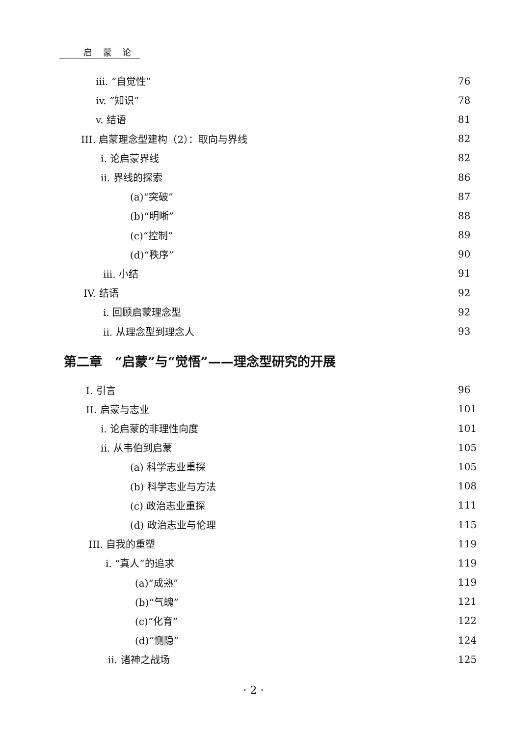启 蒙 论
iii. “自觉性” 76
iv. “知识” 78
v. 结语 81
III. 启蒙理念型建构（2）：取向与界线 82
i. 论启蒙界线 82
ii. 界线的探索 86
(a)“突破” 87
(b)“明晰” 88
(c)“控制” 89
(d)“秩序” 90
iii. 小结 91
IV. 结语 92
i. 回顾启蒙理念型 92
ii. 从理念型到理念人 93
第二章　“启蒙”与“觉悟”——理念型研究的开展
I. 引言 96
II. 启蒙与志业 101
i. 论启蒙的非理性向度 101
ii. 从韦伯到启蒙 105
(a) 科学志业重探 105
(b) 科学志业与方法 108
(c) 政治志业重探 111
(d) 政治志业与伦理 115
III. 自我的重塑 119
i. “真人”的追求 119
(a)“成熟” 119
(b)“气魄” 121
(c)“化育” 122
(d)“恻隐” 124
ii. 诸神之战场 125
· 2 ·